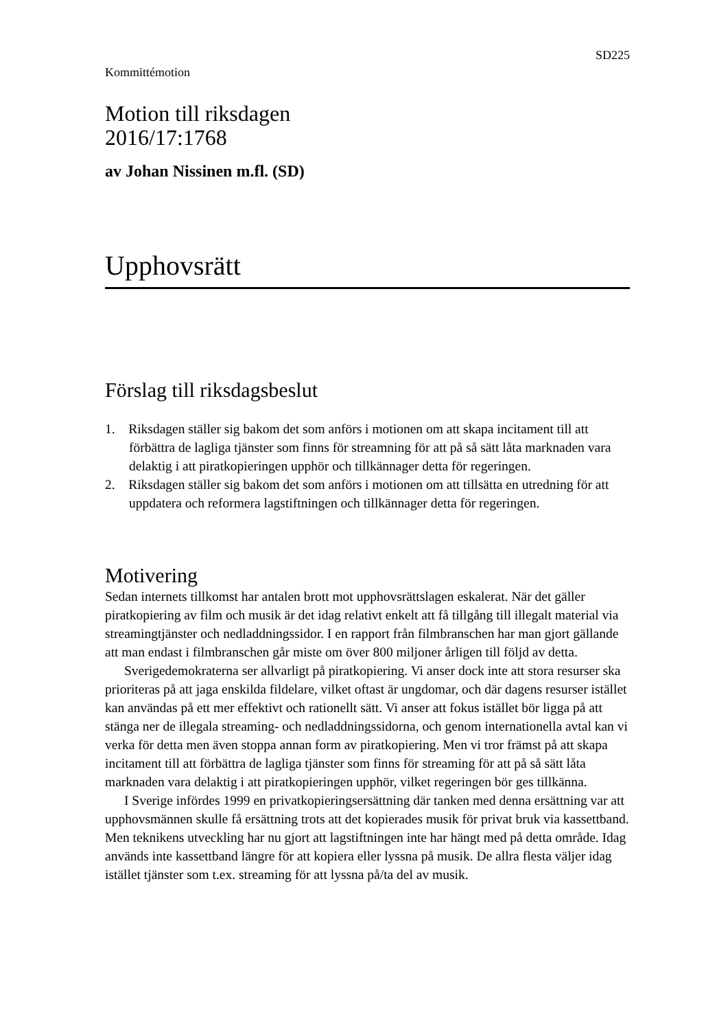SD225
Kommittémotion
Motion till riksdagen
2016/17:1768
av Johan Nissinen m.fl. (SD)
Upphovsrätt
Förslag till riksdagsbeslut
1. Riksdagen ställer sig bakom det som anförs i motionen om att skapa incitament till att förbättra de lagliga tjänster som finns för streamning för att på så sätt låta marknaden vara delaktig i att piratkopieringen upphör och tillkännager detta för regeringen.
2. Riksdagen ställer sig bakom det som anförs i motionen om att tillsätta en utredning för att uppdatera och reformera lagstiftningen och tillkännager detta för regeringen.
Motivering
Sedan internets tillkomst har antalen brott mot upphovsrättslagen eskalerat. När det gäller piratkopiering av film och musik är det idag relativt enkelt att få tillgång till illegalt material via streamingtjänster och nedladdningssidor. I en rapport från filmbranschen har man gjort gällande att man endast i filmbranschen går miste om över 800 miljoner årligen till följd av detta.
Sverigedemokraterna ser allvarligt på piratkopiering. Vi anser dock inte att stora resurser ska prioriteras på att jaga enskilda fildelare, vilket oftast är ungdomar, och där dagens resurser istället kan användas på ett mer effektivt och rationellt sätt. Vi anser att fokus istället bör ligga på att stänga ner de illegala streaming- och nedladdningssidorna, och genom internationella avtal kan vi verka för detta men även stoppa annan form av piratkopiering. Men vi tror främst på att skapa incitament till att förbättra de lagliga tjänster som finns för streaming för att på så sätt låta marknaden vara delaktig i att piratkopieringen upphör, vilket regeringen bör ges tillkänna.
I Sverige infördes 1999 en privatkopieringsersättning där tanken med denna ersättning var att upphovsmännen skulle få ersättning trots att det kopierades musik för privat bruk via kassettband. Men teknikens utveckling har nu gjort att lagstiftningen inte har hängt med på detta område. Idag används inte kassettband längre för att kopiera eller lyssna på musik. De allra flesta väljer idag istället tjänster som t.ex. streaming för att lyssna på/ta del av musik.